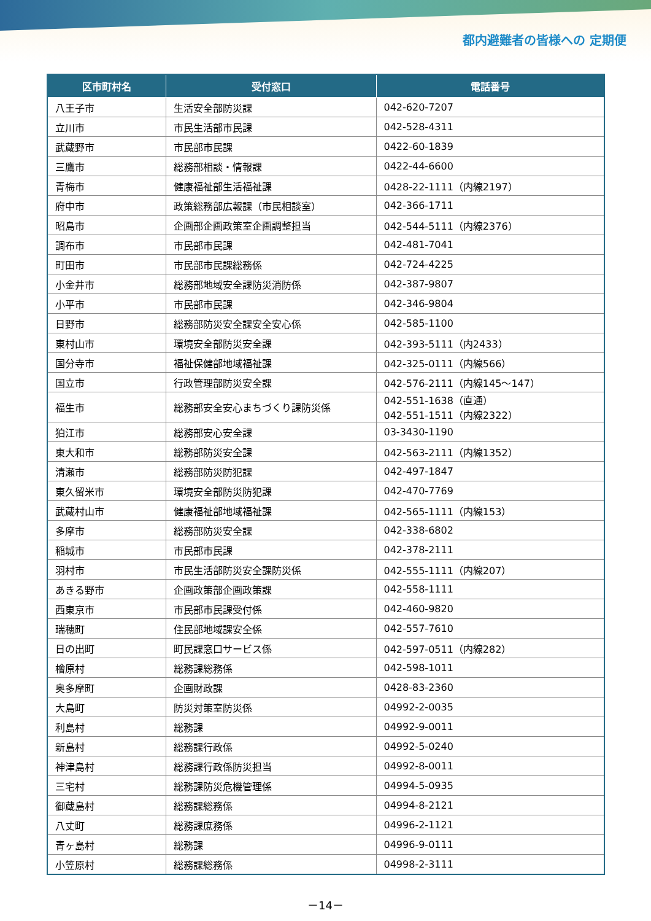都内避難者の皆様への 定期便
| 区市町村名 | 受付窓口 | 電話番号 |
| --- | --- | --- |
| 八王子市 | 生活安全部防災課 | 042-620-7207 |
| 立川市 | 市民生活部市民課 | 042-528-4311 |
| 武蔵野市 | 市民部市民課 | 0422-60-1839 |
| 三鷹市 | 総務部相談・情報課 | 0422-44-6600 |
| 青梅市 | 健康福祉部生活福祉課 | 0428-22-1111（内線2197） |
| 府中市 | 政策総務部広報課（市民相談室） | 042-366-1711 |
| 昭島市 | 企画部企画政策室企画調整担当 | 042-544-5111（内線2376） |
| 調布市 | 市民部市民課 | 042-481-7041 |
| 町田市 | 市民部市民課総務係 | 042-724-4225 |
| 小金井市 | 総務部地域安全課防災消防係 | 042-387-9807 |
| 小平市 | 市民部市民課 | 042-346-9804 |
| 日野市 | 総務部防災安全課安全安心係 | 042-585-1100 |
| 東村山市 | 環境安全部防災安全課 | 042-393-5111（内2433） |
| 国分寺市 | 福祉保健部地域福祉課 | 042-325-0111（内線566） |
| 国立市 | 行政管理部防災安全課 | 042-576-2111（内線145～147） |
| 福生市 | 総務部安全安心まちづくり課防災係 | 042-551-1638（直通） 042-551-1511（内線2322） |
| 狛江市 | 総務部安心安全課 | 03-3430-1190 |
| 東大和市 | 総務部防災安全課 | 042-563-2111（内線1352） |
| 清瀬市 | 総務部防災防犯課 | 042-497-1847 |
| 東久留米市 | 環境安全部防災防犯課 | 042-470-7769 |
| 武蔵村山市 | 健康福祉部地域福祉課 | 042-565-1111（内線153） |
| 多摩市 | 総務部防災安全課 | 042-338-6802 |
| 稲城市 | 市民部市民課 | 042-378-2111 |
| 羽村市 | 市民生活部防災安全課防災係 | 042-555-1111（内線207） |
| あきる野市 | 企画政策部企画政策課 | 042-558-1111 |
| 西東京市 | 市民部市民課受付係 | 042-460-9820 |
| 瑞穂町 | 住民部地域課安全係 | 042-557-7610 |
| 日の出町 | 町民課窓口サービス係 | 042-597-0511（内線282） |
| 檜原村 | 総務課総務係 | 042-598-1011 |
| 奥多摩町 | 企画財政課 | 0428-83-2360 |
| 大島町 | 防災対策室防災係 | 04992-2-0035 |
| 利島村 | 総務課 | 04992-9-0011 |
| 新島村 | 総務課行政係 | 04992-5-0240 |
| 神津島村 | 総務課行政係防災担当 | 04992-8-0011 |
| 三宅村 | 総務課防災危機管理係 | 04994-5-0935 |
| 御蔵島村 | 総務課総務係 | 04994-8-2121 |
| 八丈町 | 総務課庶務係 | 04996-2-1121 |
| 青ヶ島村 | 総務課 | 04996-9-0111 |
| 小笠原村 | 総務課総務係 | 04998-2-3111 |
－14－